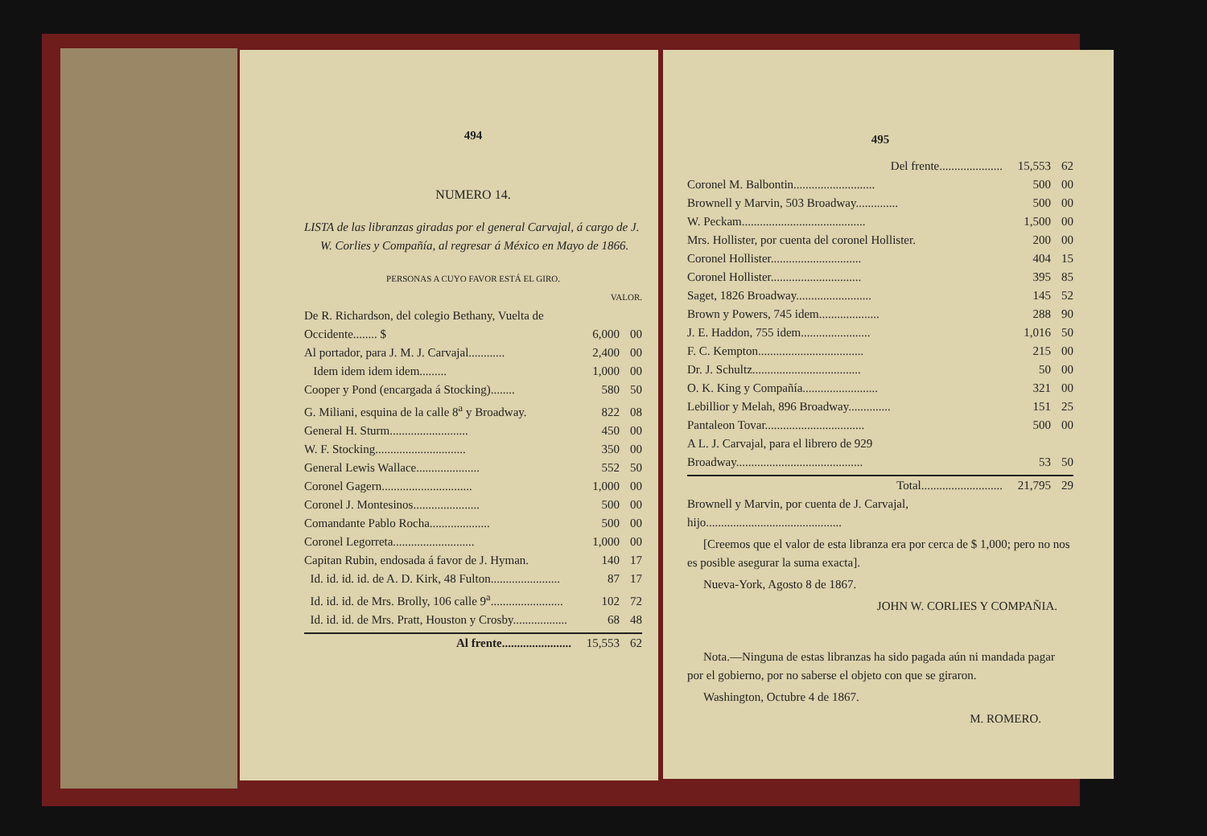494
NUMERO 14.
LISTA de las libranzas giradas por el general Carvajal, á cargo de J. W. Corlies y Compañía, al regresar á México en Mayo de 1866.
PERSONAS A CUYO FAVOR ESTÁ EL GIRO.
| | VALOR. | |
| De R. Richardson, del colegio Bethany, Vuelta de Occidente........ $ | 6,000 | 00 |
| Al portador, para J. M. J. Carvajal............ | 2,400 | 00 |
| Idem idem idem idem......... | 1,000 | 00 |
| Cooper y Pond (encargada á Stocking)........ | 580 | 50 |
| G. Miliani, esquina de la calle 8<sup>a</sup> y Broadway. | 822 | 08 |
| General H. Sturm.......................... | 450 | 00 |
| W. F. Stocking.............................. | 350 | 00 |
| General Lewis Wallace..................... | 552 | 50 |
| Coronel Gagern.............................. | 1,000 | 00 |
| Coronel J. Montesinos...................... | 500 | 00 |
| Comandante Pablo Rocha.................... | 500 | 00 |
| Coronel Legorreta........................... | 1,000 | 00 |
| Capitan Rubin, endosada á favor de J. Hyman. | 140 | 17 |
| Id. id. id. id. de A. D. Kirk, 48 Fulton....................... | 87 | 17 |
| Id. id. id. de Mrs. Brolly, 106 calle 9<sup>a</sup>........................ | 102 | 72 |
| Id. id. id. de Mrs. Pratt, Houston y Crosby.................. | 68 | 48 |
| Al frente....................... | 15,553 | 62 |
495
| Del frente..................... | 15,553 | 62 |
| Coronel M. Balbontin........................... | 500 | 00 |
| Brownell y Marvin, 503 Broadway.............. | 500 | 00 |
| W. Peckam......................................... | 1,500 | 00 |
| Mrs. Hollister, por cuenta del coronel Hollister. | 200 | 00 |
| Coronel Hollister.............................. | 404 | 15 |
| Coronel Hollister.............................. | 395 | 85 |
| Saget, 1826 Broadway......................... | 145 | 52 |
| Brown y Powers, 745 idem.................... | 288 | 90 |
| J. E. Haddon, 755 idem....................... | 1,016 | 50 |
| F. C. Kempton................................... | 215 | 00 |
| Dr. J. Schultz.................................... | 50 | 00 |
| O. K. King y Compañía......................... | 321 | 00 |
| Lebillior y Melah, 896 Broadway.............. | 151 | 25 |
| Pantaleon Tovar................................. | 500 | 00 |
| A L. J. Carvajal, para el librero de 929 Broadway.......................................... | 53 | 50 |
| Total........................... | 21,795 | 29 |
| Brownell y Marvin, por cuenta de J. Carvajal, hijo............................................. | | |
[Creemos que el valor de esta libranza era por cerca de $ 1,000; pero no nos es posible asegurar la suma exacta].
Nueva-York, Agosto 8 de 1867.
JOHN W. CORLIES Y COMPAÑIA.
Nota.—Ninguna de estas libranzas ha sido pagada aún ni mandada pagar por el gobierno, por no saberse el objeto con que se giraron.
Washington, Octubre 4 de 1867.
M. ROMERO.